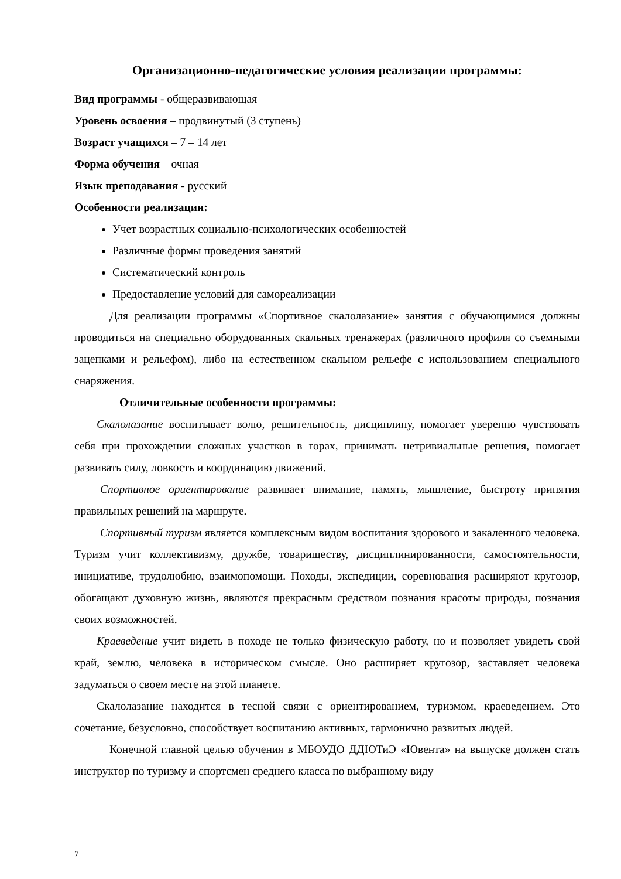Организационно-педагогические условия реализации программы:
Вид программы - общеразвивающая
Уровень освоения – продвинутый (3 ступень)
Возраст учащихся – 7 – 14 лет
Форма обучения – очная
Язык преподавания - русский
Особенности реализации:
Учет возрастных социально-психологических особенностей
Различные формы проведения занятий
Систематический контроль
Предоставление условий для самореализации
Для реализации программы «Спортивное скалолазание» занятия с обучающимися должны проводиться на специально оборудованных скальных тренажерах (различного профиля со съемными зацепками и рельефом), либо на естественном скальном рельефе с использованием специального снаряжения.
Отличительные особенности программы:
Скалолазание воспитывает волю, решительность, дисциплину, помогает уверенно чувствовать себя при прохождении сложных участков в горах, принимать нетривиальные решения, помогает развивать силу, ловкость и координацию движений.
Спортивное ориентирование развивает внимание, память, мышление, быстроту принятия правильных решений на маршруте.
Спортивный туризм является комплексным видом воспитания здорового и закаленного человека. Туризм учит коллективизму, дружбе, товариществу, дисциплинированности, самостоятельности, инициативе, трудолюбию, взаимопомощи. Походы, экспедиции, соревнования расширяют кругозор, обогащают духовную жизнь, являются прекрасным средством познания красоты природы, познания своих возможностей.
Краеведение учит видеть в походе не только физическую работу, но и позволяет увидеть свой край, землю, человека в историческом смысле. Оно расширяет кругозор, заставляет человека задуматься о своем месте на этой планете.
Скалолазание находится в тесной связи с ориентированием, туризмом, краеведением. Это сочетание, безусловно, способствует воспитанию активных, гармонично развитых людей.
Конечной главной целью обучения в МБОУДО ДДЮТиЭ «Ювента» на выпуске должен стать инструктор по туризму и спортсмен среднего класса по выбранному виду
7